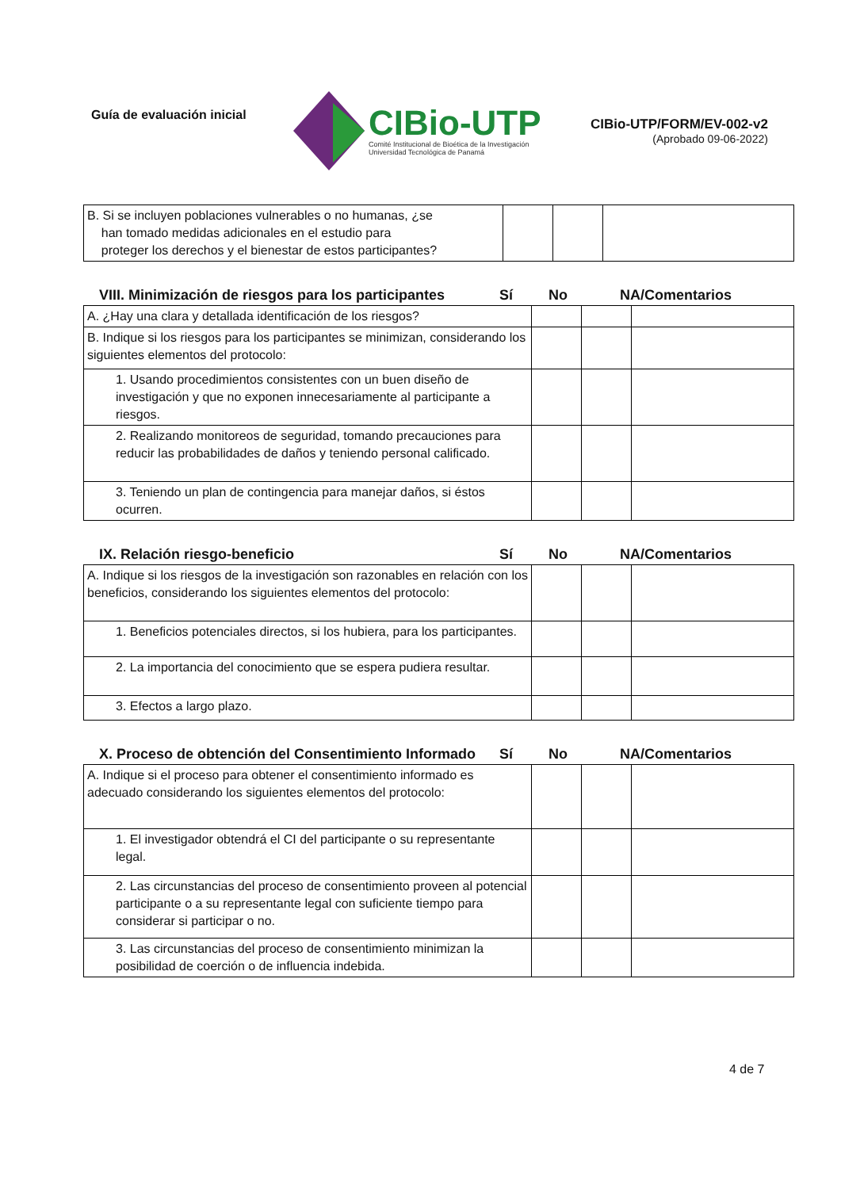Guía de evaluación inicial
CIBio-UTP
Comité Institucional de Bioética de la Investigación
Universidad Tecnológica de Panamá
CIBio-UTP/FORM/EV-002-v2
(Aprobado 09-06-2022)
| B. Si se incluyen poblaciones vulnerables o no humanas, ¿se han tomado medidas adicionales en el estudio para proteger los derechos y el bienestar de estos participantes? | | | |
VIII. Minimización de riesgos para los participantes
Sí No NA/Comentarios
| A. ¿Hay una clara y detallada identificación de los riesgos? | | | |
| B. Indique si los riesgos para los participantes se minimizan, considerando los siguientes elementos del protocolo: | | | |
| 1. Usando procedimientos consistentes con un buen diseño de investigación y que no exponen innecesariamente al participante a riesgos. | | | |
| 2. Realizando monitoreos de seguridad, tomando precauciones para reducir las probabilidades de daños y teniendo personal calificado. | | | |
| 3. Teniendo un plan de contingencia para manejar daños, si éstos ocurren. | | | |
IX. Relación riesgo-beneficio Sí No NA/Comentarios
| A. Indique si los riesgos de la investigación son razonables en relación con los beneficios, considerando los siguientes elementos del protocolo: | | | |
| 1. Beneficios potenciales directos, si los hubiera, para los participantes. | | | |
| 2. La importancia del conocimiento que se espera pudiera resultar. | | | |
| 3. Efectos a largo plazo. | | | |
X. Proceso de obtención del Consentimiento Informado
Sí No NA/Comentarios
| A. Indique si el proceso para obtener el consentimiento informado es adecuado considerando los siguientes elementos del protocolo: | | | |
| 1. El investigador obtendrá el CI del participante o su representante legal. | | | |
| 2. Las circunstancias del proceso de consentimiento proveen al potencial participante o a su representante legal con suficiente tiempo para considerar si participar o no. | | | |
| 3. Las circunstancias del proceso de consentimiento minimizan la posibilidad de coerción o de influencia indebida. | | | |
4 de 7